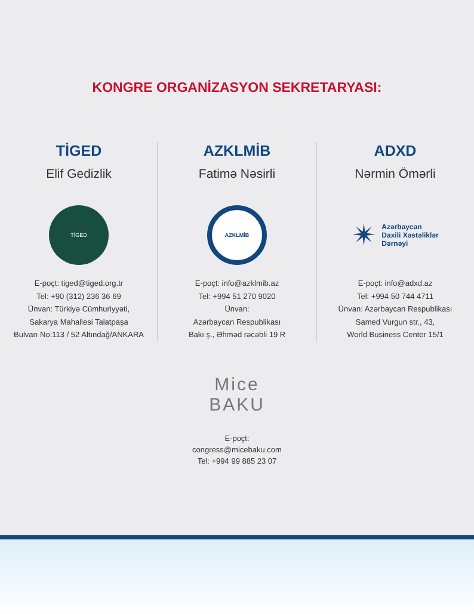KONGRE ORGANİZASYON SEKRETARYASI:
TİGED
Elif Gedizlik
TİGED
E-poçt: tiged@tiged.org.tr
Tel: +90 (312) 236 36 69
Ünvan: Türkiyə Cümhuriyyəti,
Sakarya Mahallesi Talatpaşa
Bulvarı No:113 / 52 Altındağ/ANKARA
AZKLMİB
Fatimə Nəsirli
AZKLMİB
E-poçt: info@azklmib.az
Tel: +994 51 270 9020
Ünvan:
Azərbaycan Respublikası
Bakı ş., Əhməd rəcəbli 19 R
ADXD
Nərmin Ömərli
✴ Azərbaycan
Daxili Xəstəliklər
Dərnəyi
E-poçt: info@adxd.az
Tel: +994 50 744 4711
Ünvan: Azərbaycan Respublikası
Samed Vurgun str., 43,
World Business Center 15/1
Mice
BAKU
E-poçt:
congress@micebaku.com
Tel: +994 99 885 23 07